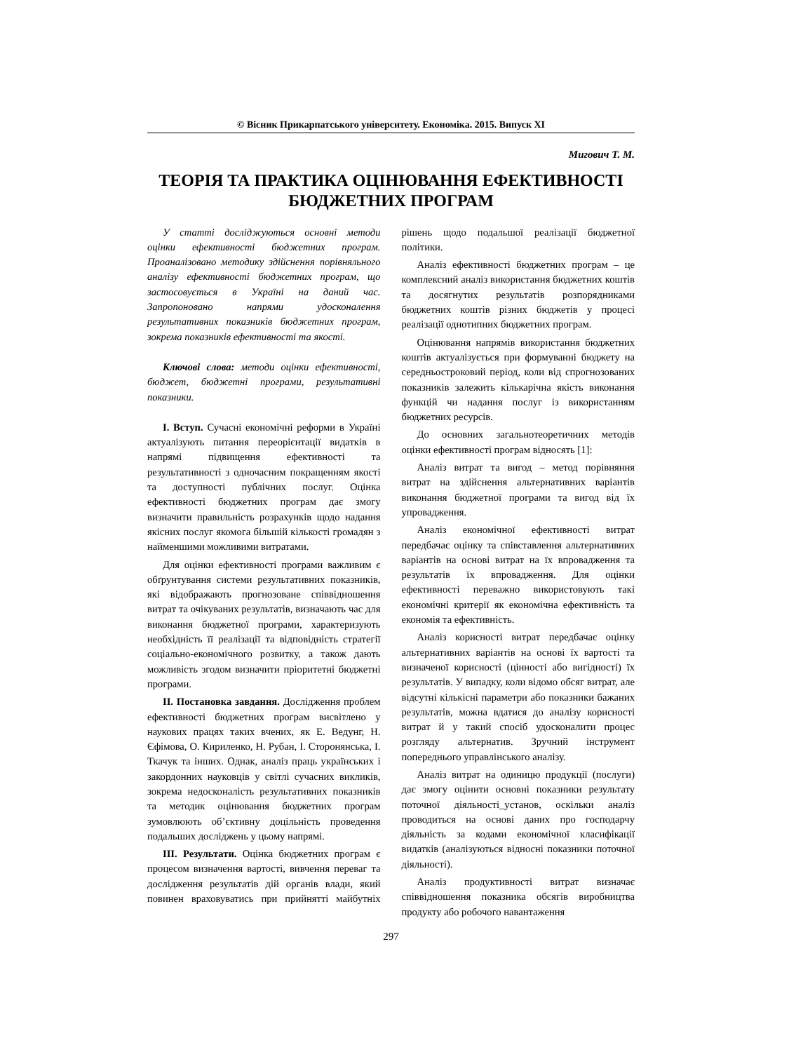© Вісник Прикарпатського університету. Економіка. 2015. Випуск XI
Мигович Т. М.
ТЕОРІЯ ТА ПРАКТИКА ОЦІНЮВАННЯ ЕФЕКТИВНОСТІ БЮДЖЕТНИХ ПРОГРАМ
У статті досліджуються основні методи оцінки ефективності бюджетних програм. Проаналізовано методику здійснення порівняльного аналізу ефективності бюджетних програм, що застосовується в Україні на даний час. Запропоновано напрями удосконалення результативних показників бюджетних програм, зокрема показників ефективності та якості.
Ключові слова: методи оцінки ефективності, бюджет, бюджетні програми, результативні показники.
I. Вступ. Сучасні економічні реформи в Україні актуалізують питання переорієнтації видатків в напрямі підвищення ефективності та результативності з одночасним покращенням якості та доступності публічних послуг. Оцінка ефективності бюджетних програм дає змогу визначити правильність розрахунків щодо надання якісних послуг якомога більшій кількості громадян з найменшими можливими витратами.
Для оцінки ефективності програми важливим є обґрунтування системи результативних показників, які відображають прогнозоване співвідношення витрат та очікуваних результатів, визначають час для виконання бюджетної програми, характеризують необхідність її реалізації та відповідність стратегії соціально-економічного розвитку, а також дають можливість згодом визначити пріоритетні бюджетні програми.
II. Постановка завдання. Дослідження проблем ефективності бюджетних програм висвітлено у наукових працях таких вчених, як Е. Ведунг, Н. Єфімова, О. Кириленко, Н. Рубан, І. Сторонянська, І. Ткачук та інших. Однак, аналіз праць українських і закордонних науковців у світлі сучасних викликів, зокрема недосконалість результативних показників та методик оцінювання бюджетних програм зумовлюють об’єктивну доцільність проведення подальших досліджень у цьому напрямі.
III. Результати. Оцінка бюджетних програм є процесом визначення вартості, вивчення переваг та дослідження результатів дій органів влади, який повинен враховуватись при прийнятті майбутніх рішень щодо подальшої реалізації бюджетної політики.
Аналіз ефективності бюджетних програм – це комплексний аналіз використання бюджетних коштів та досягнутих результатів розпорядниками бюджетних коштів різних бюджетів у процесі реалізації однотипних бюджетних програм.
Оцінювання напрямів використання бюджетних коштів актуалізується при формуванні бюджету на середньостроковий період, коли від спрогнозованих показників залежить кількарічна якість виконання функцій чи надання послуг із використанням бюджетних ресурсів.
До основних загальнотеоретичних методів оцінки ефективності програм відносять [1]:
Аналіз витрат та вигод – метод порівняння витрат на здійснення альтернативних варіантів виконання бюджетної програми та вигод від їх упровадження.
Аналіз економічної ефективності витрат передбачає оцінку та співставлення альтернативних варіантів на основі витрат на їх впровадження та результатів їх впровадження. Для оцінки ефективності переважно використовують такі економічні критерії як економічна ефективність та економія та ефективність.
Аналіз корисності витрат передбачає оцінку альтернативних варіантів на основі їх вартості та визначеної корисності (цінності або вигідності) їх результатів. У випадку, коли відомо обсяг витрат, але відсутні кількісні параметри або показники бажаних результатів, можна вдатися до аналізу корисності витрат й у такий спосіб удосконалити процес розгляду альтернатив. Зручний інструмент попереднього управлінського аналізу.
Аналіз витрат на одиницю продукції (послуги) дає змогу оцінити основні показники результату поточної діяльності_установ, оскільки аналіз проводиться на основі даних про господарчу діяльність за кодами економічної класифікації видатків (аналізуються відносні показники поточної діяльності).
Аналіз продуктивності витрат визначає співвідношення показника обсягів виробництва продукту або робочого навантаження
297